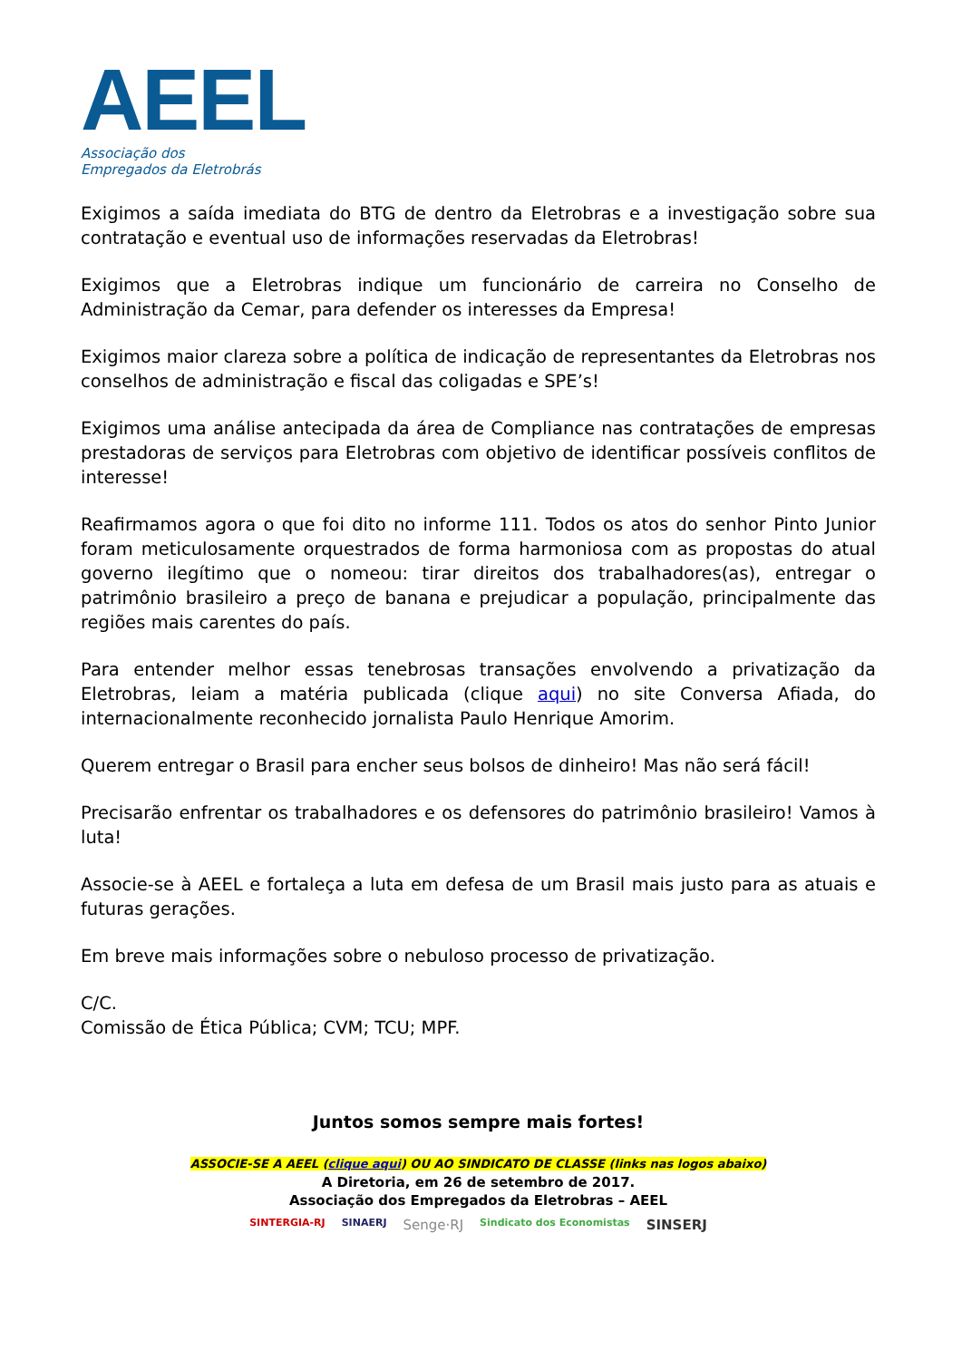AEEL
Associação dos
Empregados da Eletrobrás
Exigimos a saída imediata do BTG de dentro da Eletrobras e a investigação sobre sua contratação e eventual uso de informações reservadas da Eletrobras!
Exigimos que a Eletrobras indique um funcionário de carreira no Conselho de Administração da Cemar, para defender os interesses da Empresa!
Exigimos maior clareza sobre a política de indicação de representantes da Eletrobras nos conselhos de administração e fiscal das coligadas e SPE’s!
Exigimos uma análise antecipada da área de Compliance nas contratações de empresas prestadoras de serviços para Eletrobras com objetivo de identificar possíveis conflitos de interesse!
Reafirmamos agora o que foi dito no informe 111. Todos os atos do senhor Pinto Junior foram meticulosamente orquestrados de forma harmoniosa com as propostas do atual governo ilegítimo que o nomeou: tirar direitos dos trabalhadores(as), entregar o patrimônio brasileiro a preço de banana e prejudicar a população, principalmente das regiões mais carentes do país.
Para entender melhor essas tenebrosas transações envolvendo a privatização da Eletrobras, leiam a matéria publicada (clique aqui) no site Conversa Afiada, do internacionalmente reconhecido jornalista Paulo Henrique Amorim.
Querem entregar o Brasil para encher seus bolsos de dinheiro! Mas não será fácil!
Precisarão enfrentar os trabalhadores e os defensores do patrimônio brasileiro! Vamos à luta!
Associe-se à AEEL e fortaleça a luta em defesa de um Brasil mais justo para as atuais e futuras gerações.
Em breve mais informações sobre o nebuloso processo de privatização.
C/C.
Comissão de Ética Pública; CVM; TCU; MPF.
Juntos somos sempre mais fortes!
ASSOCIE-SE A AEEL (clique aqui) OU AO SINDICATO DE CLASSE (links nas logos abaixo)
A Diretoria, em 26 de setembro de 2017.
Associação dos Empregados da Eletrobras – AEEL
SINTERGIA-RJ SINAERJ Senge·RJ Sindicato dos Economistas SINSERJ